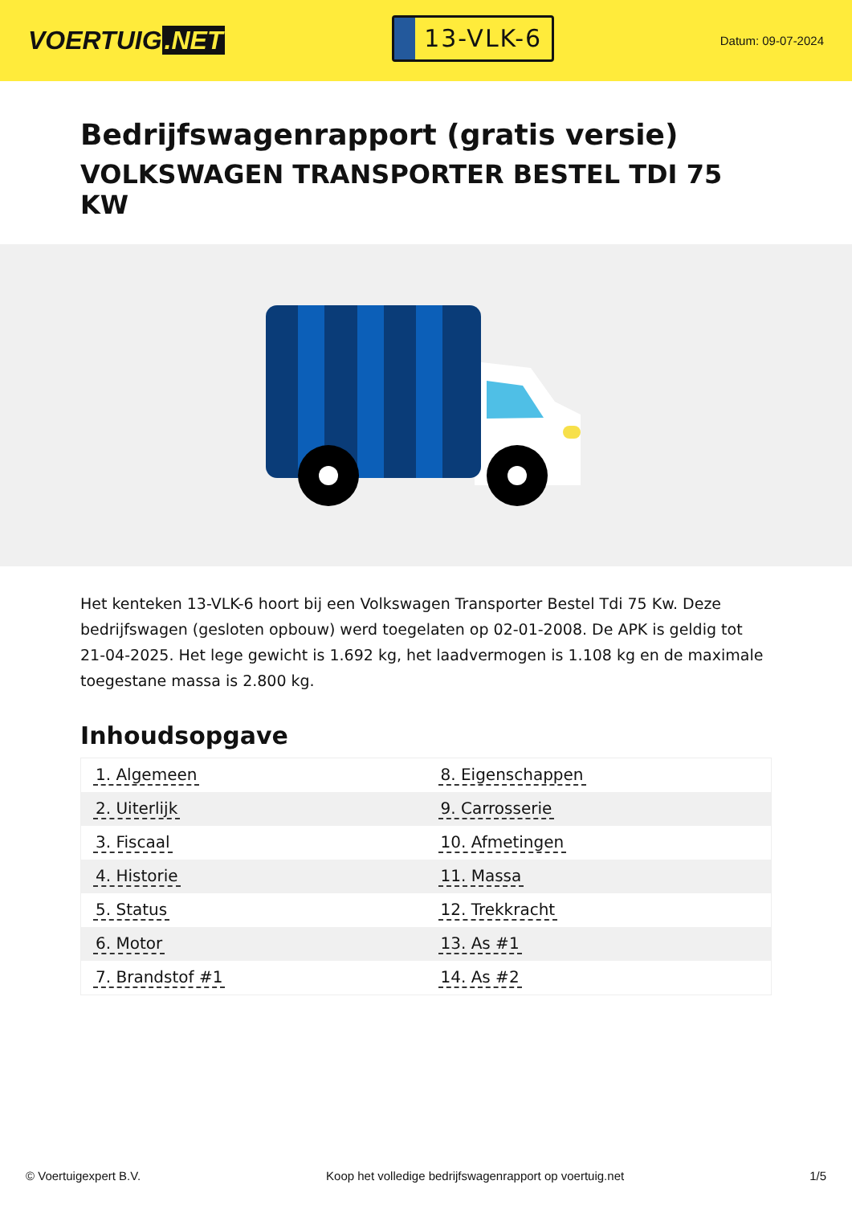VOERTUIG.NET
13-VLK-6
Datum: 09-07-2024
Bedrijfswagenrapport (gratis versie)
VOLKSWAGEN TRANSPORTER BESTEL TDI 75 KW
Het kenteken 13-VLK-6 hoort bij een Volkswagen Transporter Bestel Tdi 75 Kw. Deze bedrijfswagen (gesloten opbouw) werd toegelaten op 02-01-2008. De APK is geldig tot 21-04-2025. Het lege gewicht is 1.692 kg, het laadvermogen is 1.108 kg en de maximale toegestane massa is 2.800 kg.
Inhoudsopgave
| 1. Algemeen | 8. Eigenschappen |
| 2. Uiterlijk | 9. Carrosserie |
| 3. Fiscaal | 10. Afmetingen |
| 4. Historie | 11. Massa |
| 5. Status | 12. Trekkracht |
| 6. Motor | 13. As #1 |
| 7. Brandstof #1 | 14. As #2 |
© Voertuigexpert B.V. Koop het volledige bedrijfswagenrapport op voertuig.net 1/5